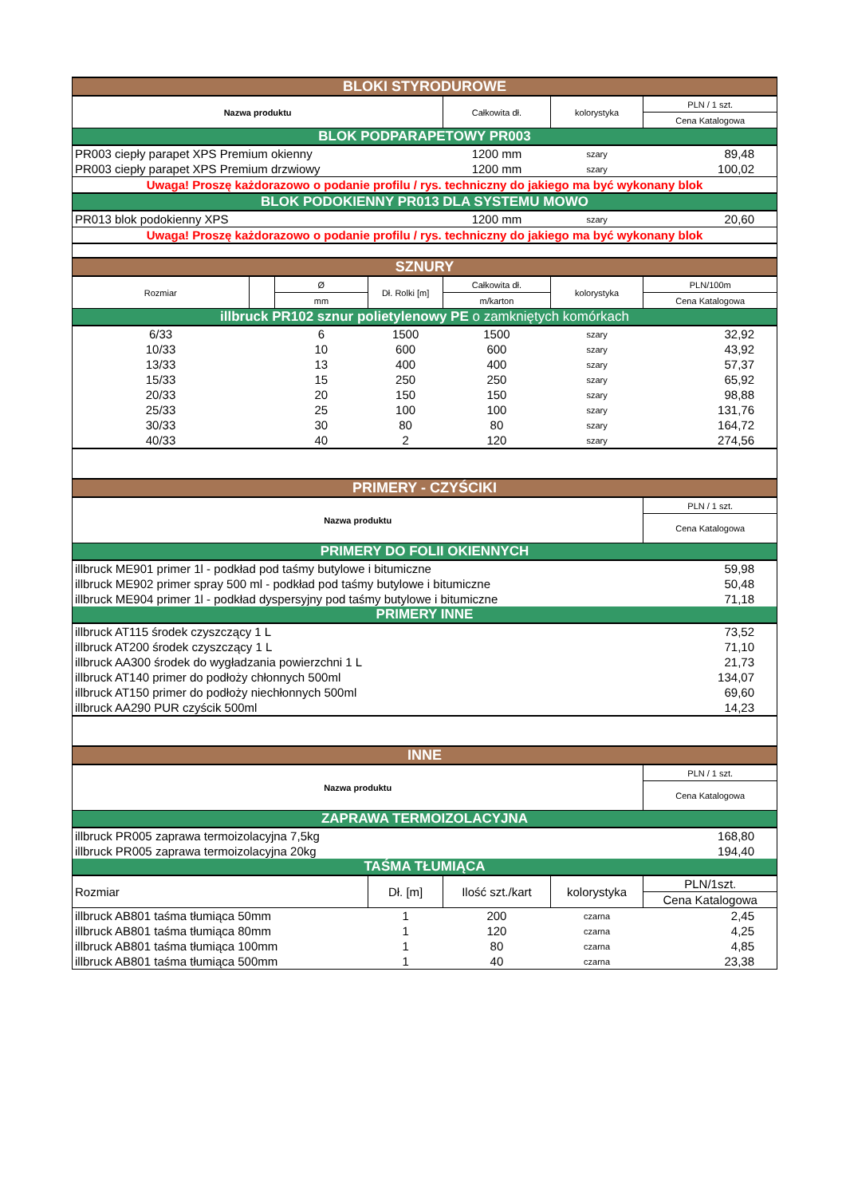| BLOKI STYRODUROWE | | | | | | |
| Nazwa produktu | | | | Całkowita dł. | kolorystyka | PLN / 1 szt. |
| | | | | | | Cena Katalogowa |
| BLOK PODPARAPETOWY PR003 | | | | | | |
| PR003 ciepły parapet XPS Premium okienny | | | | 1200 mm | szary | 89,48 |
| PR003 ciepły parapet XPS Premium drzwiowy | | | | 1200 mm | szary | 100,02 |
| Uwaga! Proszę każdorazowo o podanie profilu / rys. techniczny do jakiego ma być wykonany blok | | | | | | |
| BLOK PODOKIENNY PR013 DLA SYSTEMU MOWO | | | | | | |
| PR013 blok podokienny XPS | | | | 1200 mm | szary | 20,60 |
| Uwaga! Proszę każdorazowo o podanie profilu / rys. techniczny do jakiego ma być wykonany blok | | | | | | |
| SZNURY | | | | | | |
| Rozmiar | | Ø | Dł. Rolki [m] | Całkowita dł. | kolorystyka | PLN/100m |
| | | mm | | m/karton | | Cena Katalogowa |
| illbruck PR102 sznur polietylenowy PE o zamkniętych komórkach | | | | | | |
| 6/33 | | 6 | 1500 | 1500 | szary | 32,92 |
| 10/33 | | 10 | 600 | 600 | szary | 43,92 |
| 13/33 | | 13 | 400 | 400 | szary | 57,37 |
| 15/33 | | 15 | 250 | 250 | szary | 65,92 |
| 20/33 | | 20 | 150 | 150 | szary | 98,88 |
| 25/33 | | 25 | 100 | 100 | szary | 131,76 |
| 30/33 | | 30 | 80 | 80 | szary | 164,72 |
| 40/33 | | 40 | 2 | 120 | szary | 274,56 |
| PRIMERY - CZYŚCIKI | | | | | | |
| Nazwa produktu | | | | | | PLN / 1 szt. |
| | | | | | | Cena Katalogowa |
| PRIMERY DO FOLII OKIENNYCH | | | | | | |
| illbruck ME901 primer 1l - podkład pod taśmy butylowe i bitumiczne | | | | | | 59,98 |
| illbruck ME902 primer spray 500 ml - podkład pod taśmy butylowe i bitumiczne | | | | | | 50,48 |
| illbruck ME904 primer 1l - podkład dyspersyjny pod taśmy butylowe i bitumiczne | | | | | | 71,18 |
| PRIMERY INNE | | | | | | |
| illbruck AT115 środek czyszczący 1 L | | | | | | 73,52 |
| illbruck AT200 środek czyszczący 1 L | | | | | | 71,10 |
| illbruck AA300 środek do wygładzania powierzchni 1 L | | | | | | 21,73 |
| illbruck AT140 primer do podłoży chłonnych 500ml | | | | | | 134,07 |
| illbruck AT150 primer do podłoży niechłonnych 500ml | | | | | | 69,60 |
| illbruck AA290 PUR czyścik 500ml | | | | | | 14,23 |
| INNE | | | | | | |
| Nazwa produktu | | | | | | PLN / 1 szt. |
| | | | | | | Cena Katalogowa |
| ZAPRAWA TERMOIZOLACYJNA | | | | | | |
| illbruck PR005 zaprawa termoizolacyjna 7,5kg | | | | | | 168,80 |
| illbruck PR005 zaprawa termoizolacyjna 20kg | | | | | | 194,40 |
| TAŚMA TŁUMIĄCA | | | | | | |
| Rozmiar | | | Dł. [m] | Ilość szt./kart | kolorystyka | PLN/1szt. |
| | | | | | | Cena Katalogowa |
| illbruck AB801 taśma tłumiąca 50mm | | | 1 | 200 | czarna | 2,45 |
| illbruck AB801 taśma tłumiąca 80mm | | | 1 | 120 | czarna | 4,25 |
| illbruck AB801 taśma tłumiąca 100mm | | | 1 | 80 | czarna | 4,85 |
| illbruck AB801 taśma tłumiąca 500mm | | | 1 | 40 | czarna | 23,38 |